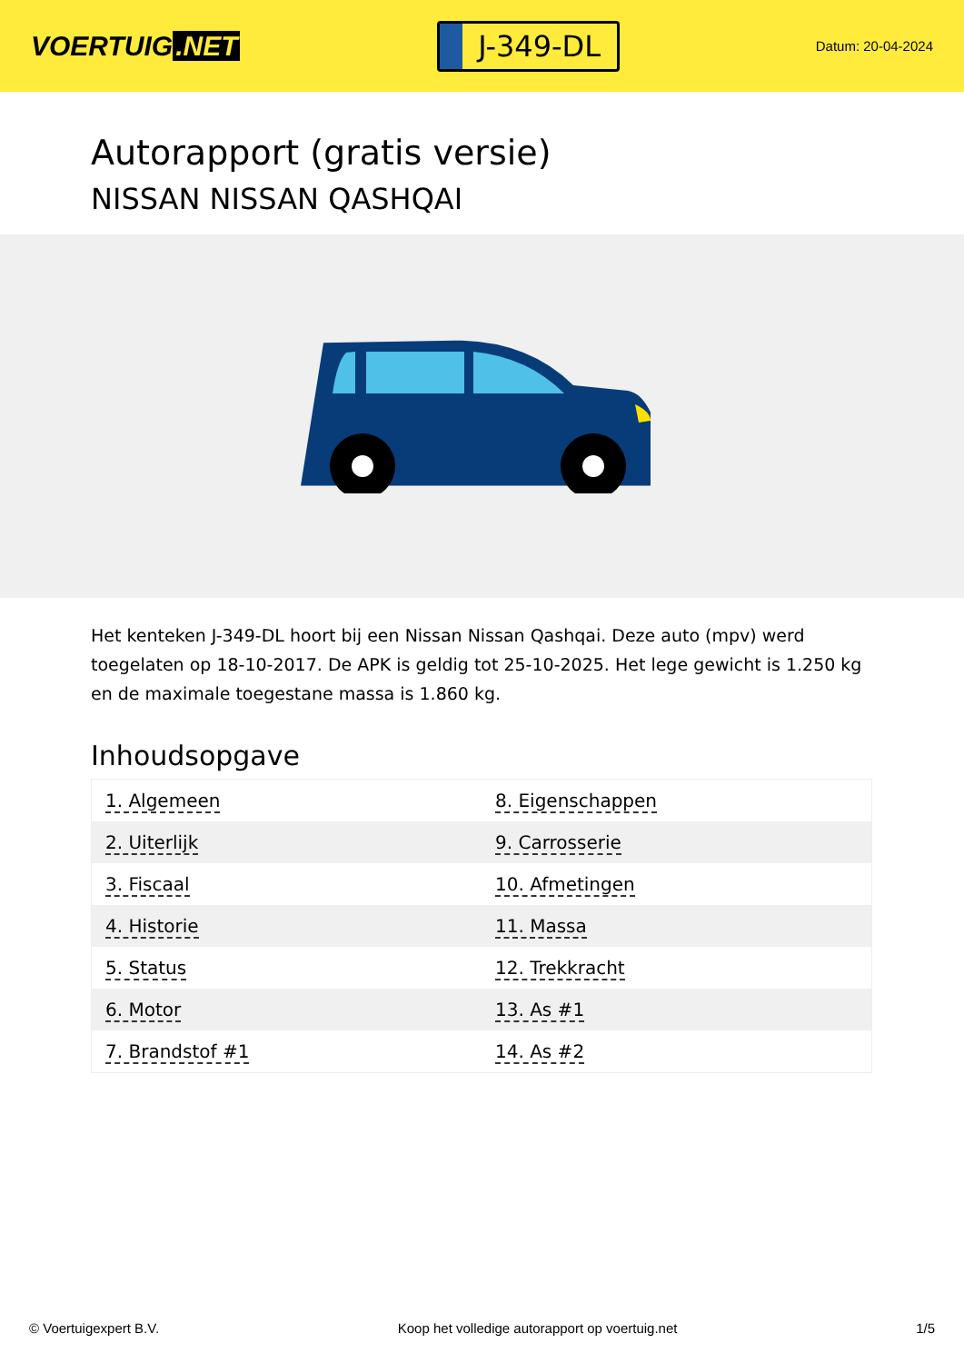VOERTUIG.NET
J-349-DL
Datum: 20-04-2024
Autorapport (gratis versie)
NISSAN NISSAN QASHQAI
Het kenteken J-349-DL hoort bij een Nissan Nissan Qashqai. Deze auto (mpv) werd toegelaten op 18-10-2017. De APK is geldig tot 25-10-2025. Het lege gewicht is 1.250 kg en de maximale toegestane massa is 1.860 kg.
Inhoudsopgave
| 1. Algemeen | 8. Eigenschappen |
| 2. Uiterlijk | 9. Carrosserie |
| 3. Fiscaal | 10. Afmetingen |
| 4. Historie | 11. Massa |
| 5. Status | 12. Trekkracht |
| 6. Motor | 13. As #1 |
| 7. Brandstof #1 | 14. As #2 |
© Voertuigexpert B.V. Koop het volledige autorapport op voertuig.net 1/5